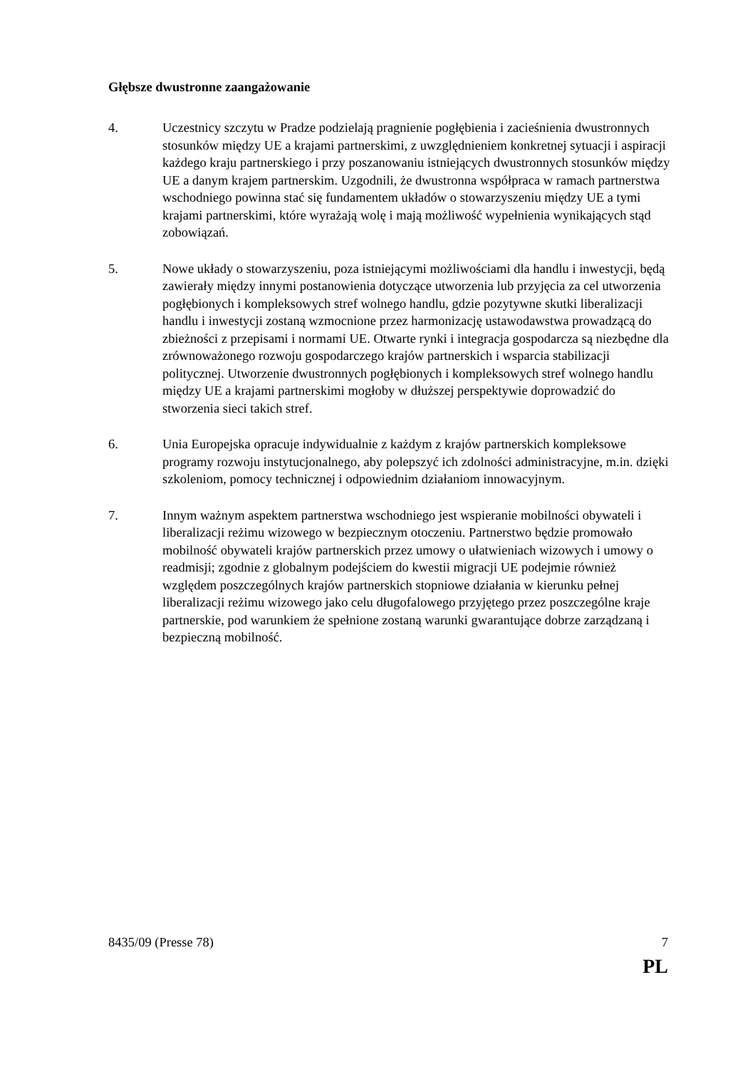Głębsze dwustronne zaangażowanie
4. Uczestnicy szczytu w Pradze podzielają pragnienie pogłębienia i zacieśnienia dwustronnych stosunków między UE a krajami partnerskimi, z uwzględnieniem konkretnej sytuacji i aspiracji każdego kraju partnerskiego i przy poszanowaniu istniejących dwustronnych stosunków między UE a danym krajem partnerskim. Uzgodnili, że dwustronna współpraca w ramach partnerstwa wschodniego powinna stać się fundamentem układów o stowarzyszeniu między UE a tymi krajami partnerskimi, które wyrażają wolę i mają możliwość wypełnienia wynikających stąd zobowiązań.
5. Nowe układy o stowarzyszeniu, poza istniejącymi możliwościami dla handlu i inwestycji, będą zawierały między innymi postanowienia dotyczące utworzenia lub przyjęcia za cel utworzenia pogłębionych i kompleksowych stref wolnego handlu, gdzie pozytywne skutki liberalizacji handlu i inwestycji zostaną wzmocnione przez harmonizację ustawodawstwa prowadzącą do zbieżności z przepisami i normami UE. Otwarte rynki i integracja gospodarcza są niezbędne dla zrównoważonego rozwoju gospodarczego krajów partnerskich i wsparcia stabilizacji politycznej. Utworzenie dwustronnych pogłębionych i kompleksowych stref wolnego handlu między UE a krajami partnerskimi mogłoby w dłuższej perspektywie doprowadzić do stworzenia sieci takich stref.
6. Unia Europejska opracuje indywidualnie z każdym z krajów partnerskich kompleksowe programy rozwoju instytucjonalnego, aby polepszyć ich zdolności administracyjne, m.in. dzięki szkoleniom, pomocy technicznej i odpowiednim działaniom innowacyjnym.
7. Innym ważnym aspektem partnerstwa wschodniego jest wspieranie mobilności obywateli i liberalizacji reżimu wizowego w bezpiecznym otoczeniu. Partnerstwo będzie promowało mobilność obywateli krajów partnerskich przez umowy o ułatwieniach wizowych i umowy o readmisji; zgodnie z globalnym podejściem do kwestii migracji UE podejmie również względem poszczególnych krajów partnerskich stopniowe działania w kierunku pełnej liberalizacji reżimu wizowego jako celu długofalowego przyjętego przez poszczególne kraje partnerskie, pod warunkiem że spełnione zostaną warunki gwarantujące dobrze zarządzaną i bezpieczną mobilność.
8435/09 (Presse 78) 7
PL